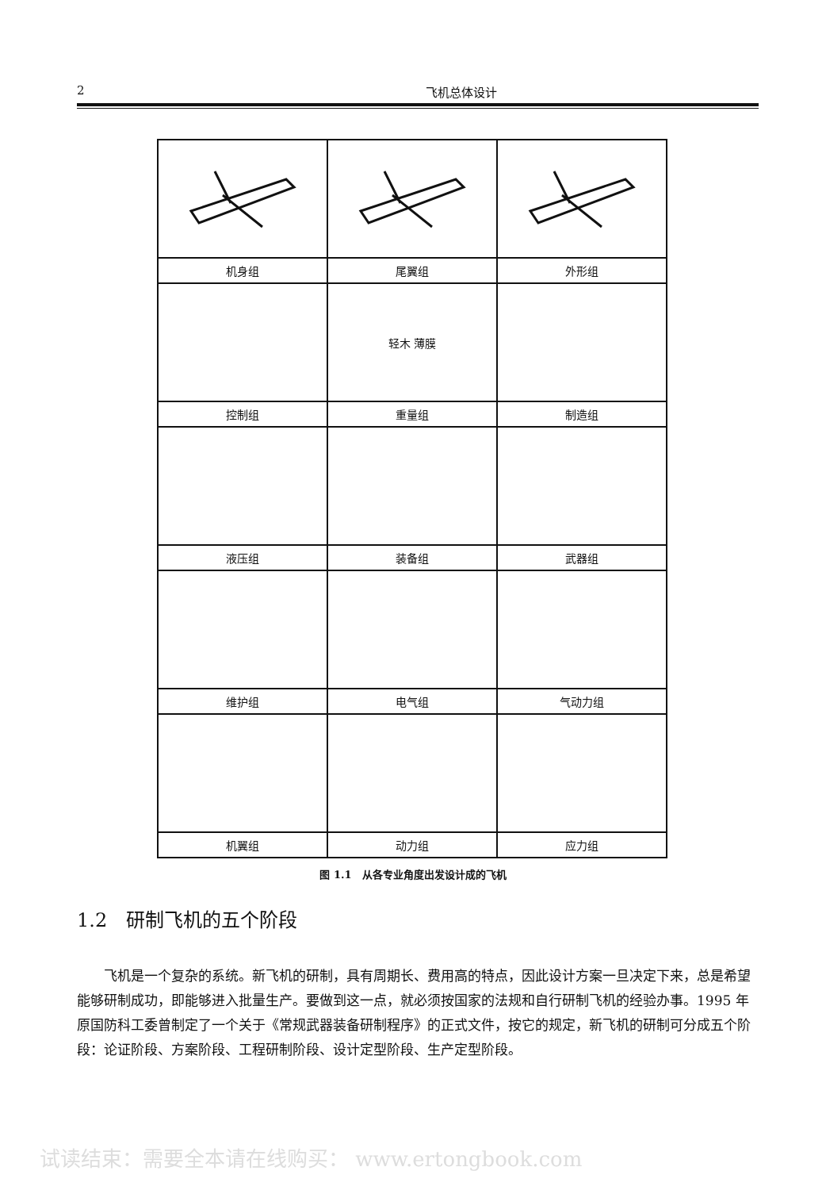2 飞机总体设计
| 机身组 | 尾翼组 | 外形组 |
| | 轻木 薄膜 | |
| 控制组 | 重量组 | 制造组 |
| 液压组 | 装备组 | 武器组 |
| 维护组 | 电气组 | 气动力组 |
| 机翼组 | 动力组 | 应力组 |
图 1.1　从各专业角度出发设计成的飞机
1.2　研制飞机的五个阶段
飞机是一个复杂的系统。新飞机的研制，具有周期长、费用高的特点，因此设计方案一旦决定下来，总是希望能够研制成功，即能够进入批量生产。要做到这一点，就必须按国家的法规和自行研制飞机的经验办事。1995 年原国防科工委曾制定了一个关于《常规武器装备研制程序》的正式文件，按它的规定，新飞机的研制可分成五个阶段：论证阶段、方案阶段、工程研制阶段、设计定型阶段、生产定型阶段。
试读结束：需要全本请在线购买： www.ertongbook.com